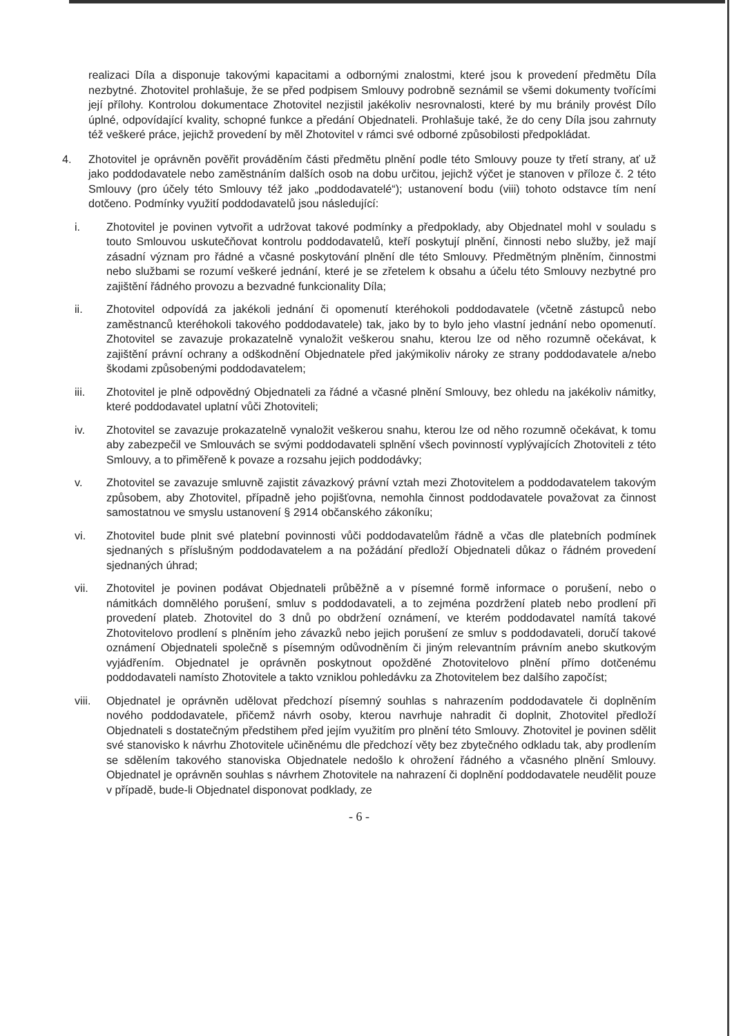realizaci Díla a disponuje takovými kapacitami a odbornými znalostmi, které jsou k provedení předmětu Díla nezbytné. Zhotovitel prohlašuje, že se před podpisem Smlouvy podrobně seznámil se všemi dokumenty tvořícími její přílohy. Kontrolou dokumentace Zhotovitel nezjistil jakékoliv nesrovnalosti, které by mu bránily provést Dílo úplné, odpovídající kvality, schopné funkce a předání Objednateli. Prohlašuje také, že do ceny Díla jsou zahrnuty též veškeré práce, jejichž provedení by měl Zhotovitel v rámci své odborné způsobilosti předpokládat.
4. Zhotovitel je oprávněn pověřit prováděním části předmětu plnění podle této Smlouvy pouze ty třetí strany, ať už jako poddodavatele nebo zaměstnáním dalších osob na dobu určitou, jejichž výčet je stanoven v příloze č. 2 této Smlouvy (pro účely této Smlouvy též jako „poddodavatelé“); ustanovení bodu (viii) tohoto odstavce tím není dotčeno. Podmínky využití poddodavatelů jsou následující:
i. Zhotovitel je povinen vytvořit a udržovat takové podmínky a předpoklady, aby Objednatel mohl v souladu s touto Smlouvou uskutečňovat kontrolu poddodavatelů, kteří poskytují plnění, činnosti nebo služby, jež mají zásadní význam pro řádné a včasné poskytování plnění dle této Smlouvy. Předmětným plněním, činnostmi nebo službami se rozumí veškeré jednání, které je se zřetelem k obsahu a účelu této Smlouvy nezbytné pro zajištění řádného provozu a bezvadné funkcionality Díla;
ii. Zhotovitel odpovídá za jakékoli jednání či opomenutí kteréhokoli poddodavatele (včetně zástupců nebo zaměstnanců kteréhokoli takového poddodavatele) tak, jako by to bylo jeho vlastní jednání nebo opomenutí. Zhotovitel se zavazuje prokazatelně vynaložit veškerou snahu, kterou lze od něho rozumně očekávat, k zajištění právní ochrany a odškodnění Objednatele před jakýmikoliv nároky ze strany poddodavatele a/nebo škodami způsobenými poddodavatelem;
iii. Zhotovitel je plně odpovědný Objednateli za řádné a včasné plnění Smlouvy, bez ohledu na jakékoliv námitky, které poddodavatel uplatní vůči Zhotoviteli;
iv. Zhotovitel se zavazuje prokazatelně vynaložit veškerou snahu, kterou lze od něho rozumně očekávat, k tomu aby zabezpečil ve Smlouvách se svými poddodavateli splnění všech povinností vyplývajících Zhotoviteli z této Smlouvy, a to přiměřeně k povaze a rozsahu jejich poddodávky;
v. Zhotovitel se zavazuje smluvně zajistit závazkový právní vztah mezi Zhotovitelem a poddodavatelem takovým způsobem, aby Zhotovitel, případně jeho pojišťovna, nemohla činnost poddodavatele považovat za činnost samostatnou ve smyslu ustanovení § 2914 občanského zákoníku;
vi. Zhotovitel bude plnit své platební povinnosti vůči poddodavatelům řádně a včas dle platebních podmínek sjednaných s příslušným poddodavatelem a na požádání předloží Objednateli důkaz o řádném provedení sjednaných úhrad;
vii. Zhotovitel je povinen podávat Objednateli průběžně a v písemné formě informace o porušení, nebo o námitkách domnělého porušení, smluv s poddodavateli, a to zejména pozdržení plateb nebo prodlení při provedení plateb. Zhotovitel do 3 dnů po obdržení oznámení, ve kterém poddodavatel namítá takové Zhotovitelovo prodlení s plněním jeho závazků nebo jejich porušení ze smluv s poddodavateli, doručí takové oznámení Objednateli společně s písemným odůvodněním či jiným relevantním právním anebo skutkovým vyjádřením. Objednatel je oprávněn poskytnout opožděné Zhotovitelovo plnění přímo dotčenému poddodavateli namísto Zhotovitele a takto vzniklou pohledávku za Zhotovitelem bez dalšího započíst;
viii. Objednatel je oprávněn udělovat předchozí písemný souhlas s nahrazením poddodavatele či doplněním nového poddodavatele, přičemž návrh osoby, kterou navrhuje nahradit či doplnit, Zhotovitel předloží Objednateli s dostatečným předstihem před jejím využitím pro plnění této Smlouvy. Zhotovitel je povinen sdělit své stanovisko k návrhu Zhotovitele učiněnému dle předchozí věty bez zbytečného odkladu tak, aby prodlením se sdělením takového stanoviska Objednatele nedošlo k ohrožení řádného a včasného plnění Smlouvy. Objednatel je oprávněn souhlas s návrhem Zhotovitele na nahrazení či doplnění poddodavatele neudělit pouze v případě, bude-li Objednatel disponovat podklady, ze
- 6 -